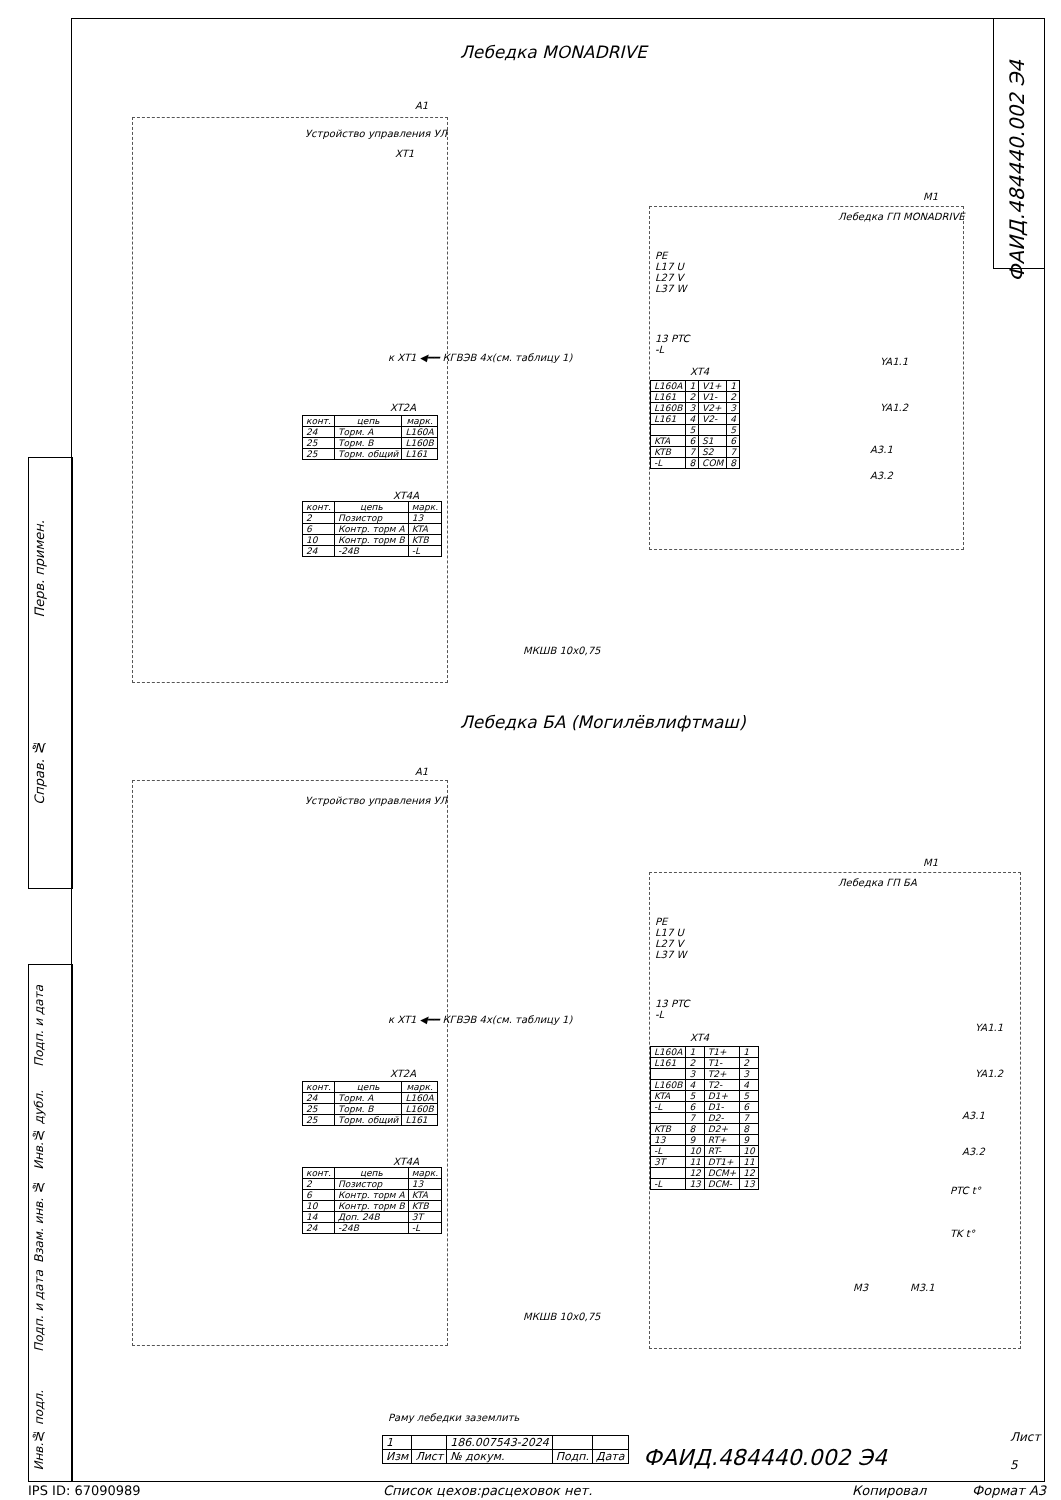ФАИД.484440.002 Э4
Перв. примен.
Справ. №
Подп. и дата
Инв.№ дубл.
Взам. инв. №
Подп. и дата
Инв.№ подл.
Лебедка MONADRIVE
A1
Устройство управления УЛ
XT1
M1
Лебедка ГП MONADRIVE
PE
L17 U
L27 V
L37 W
к XT1 ◀━━ КГВЭВ 4х(см. таблицу 1)
13 PTC
-L
YA1.1
YA1.2
A3.1
A3.2
XT4
| L160A | 1 | V1+ | 1 |
| L161 | 2 | V1- | 2 |
| L160B | 3 | V2+ | 3 |
| L161 | 4 | V2- | 4 |
| | 5 | | 5 |
| KTA | 6 | S1 | 6 |
| KTB | 7 | S2 | 7 |
| -L | 8 | COM | 8 |
XT2A
| конт. | цепь | марк. |
| --- | --- | --- |
| 24 | Торм. A | L160A |
| 25 | Торм. B | L160B |
| 25 | Торм. общий | L161 |
XT4A
| конт. | цепь | марк. |
| --- | --- | --- |
| 2 | Позистор | 13 |
| 6 | Контр. торм A | KTA |
| 10 | Контр. торм B | KTB |
| 24 | -24В | -L |
МКШВ 10х0,75
Лебедка БА (Могилёвлифтмаш)
A1
Устройство управления УЛ
M1
Лебедка ГП БА
PE
L17 U
L27 V
L37 W
к XT1 ◀━━ КГВЭВ 4х(см. таблицу 1)
13 PTC
-L
XT4
| L160A | 1 | T1+ | 1 |
| L161 | 2 | T1- | 2 |
| | 3 | T2+ | 3 |
| L160B | 4 | T2- | 4 |
| KTA | 5 | D1+ | 5 |
| -L | 6 | D1- | 6 |
| | 7 | D2- | 7 |
| KTB | 8 | D2+ | 8 |
| 13 | 9 | RT+ | 9 |
| -L | 10 | RT- | 10 |
| 3T | 11 | DT1+ | 11 |
| | 12 | DCM+ | 12 |
| -L | 13 | DCM- | 13 |
YA1.1
YA1.2
A3.1
A3.2
PTC t°
TK t°
M3 M3.1
XT2A
| конт. | цепь | марк. |
| --- | --- | --- |
| 24 | Торм. A | L160A |
| 25 | Торм. B | L160B |
| 25 | Торм. общий | L161 |
XT4A
| конт. | цепь | марк. |
| --- | --- | --- |
| 2 | Позистор | 13 |
| 6 | Контр. торм A | KTA |
| 10 | Контр. торм B | KTB |
| 14 | Доп. 24В | 3T |
| 24 | -24В | -L |
МКШВ 10х0,75
Раму лебедки заземлить
| 1 | | 186.007543-2024 | | |
| Изм | Лист | № докум. | Подп. | Дата |
ФАИД.484440.002 Э4
Лист
5
IPS ID: 67090989 Список цехов:расцеховок нет. Копировал Формат A3